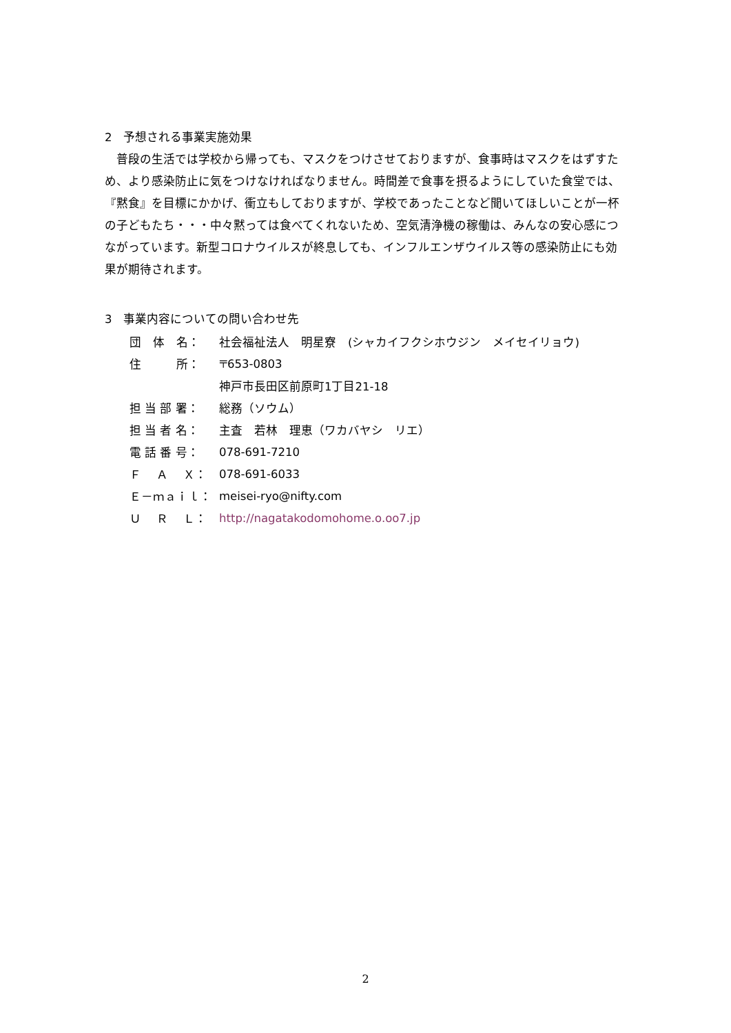2　予想される事業実施効果
普段の生活では学校から帰っても、マスクをつけさせておりますが、食事時はマスクをはずすため、より感染防止に気をつけなければなりません。時間差で食事を摂るようにしていた食堂では、『黙食』を目標にかかげ、衝立もしておりますが、学校であったことなど聞いてほしいことが一杯の子どもたち・・・中々黙っては食べてくれないため、空気清浄機の稼働は、みんなの安心感につながっています。新型コロナウイルスが終息しても、インフルエンザウイルス等の感染防止にも効果が期待されます。
3　事業内容についての問い合わせ先
| 団 体 名： | 社会福祉法人 明星寮 (シャカイフクシホウジン メイセイリョウ) |
| 住 所： | 〒653-0803 |
| | 神戸市長田区前原町1丁目21-18 |
| 担 当 部 署： | 総務（ソウム） |
| 担 当 者 名： | 主査 若林 理恵（ワカバヤシ リエ） |
| 電 話 番 号： | 078-691-7210 |
| Ｆ Ａ Ｘ： | 078-691-6033 |
| Ｅ－ｍａｉｌ： | meisei-ryo@nifty.com |
| Ｕ Ｒ Ｌ： | http://nagatakodomohome.o.oo7.jp |
2